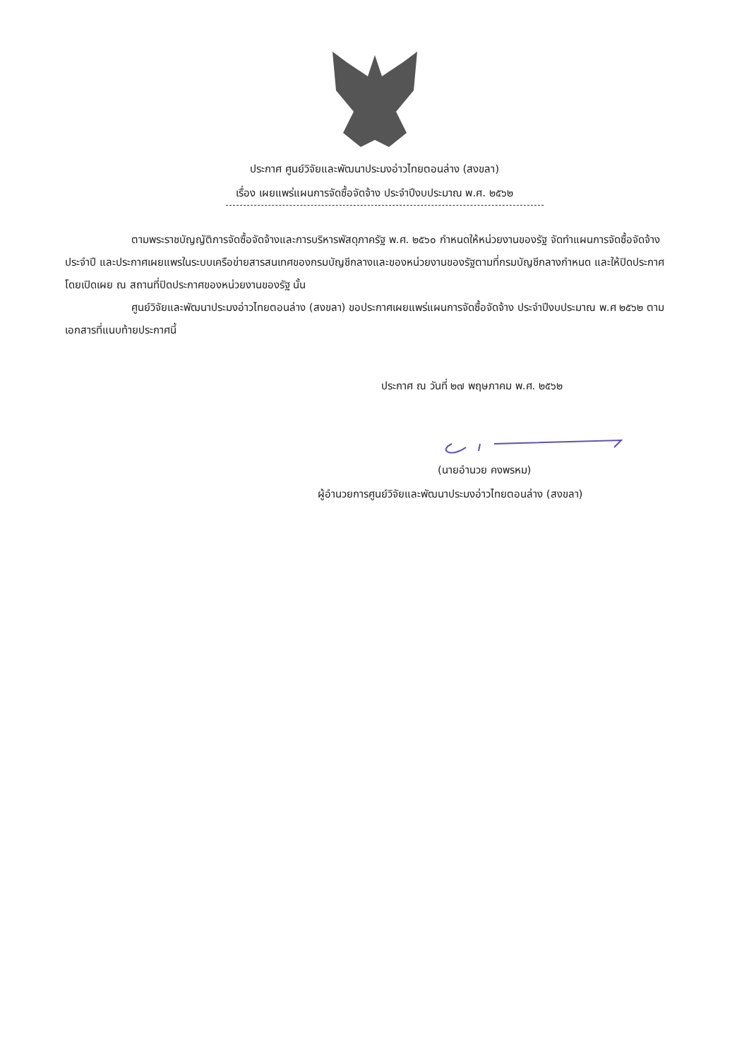ประกาศ ศูนย์วิจัยและพัฒนาประมงอ่าวไทยตอนล่าง (สงขลา)
เรื่อง เผยแพร่แผนการจัดซื้อจัดจ้าง ประจำปีงบประมาณ พ.ศ. ๒๕๖๒
ตามพระราชบัญญัติการจัดซื้อจัดจ้างและการบริหารพัสดุภาครัฐ พ.ศ. ๒๕๖๐ กำหนดให้หน่วยงานของรัฐ จัดทำแผนการจัดซื้อจัดจ้างประจำปี และประกาศเผยแพรในระบบเครือข่ายสารสนเทศของกรมบัญชีกลางและของหน่วยงานของรัฐตามที่กรมบัญชีกลางกำหนด และให้ปิดประกาศโดยเปิดเผย ณ สถานที่ปิดประกาศของหน่วยงานของรัฐ นั้น
ศูนย์วิจัยและพัฒนาประมงอ่าวไทยตอนล่าง (สงขลา) ขอประกาศเผยแพร่แผนการจัดซื้อจัดจ้าง ประจำปีงบประมาณ พ.ศ ๒๕๖๒ ตามเอกสารที่แนบท้ายประกาศนี้
ประกาศ ณ วันที่ ๒๗ พฤษภาคม พ.ศ. ๒๕๖๒
(นายอำนวย คงพรหม)
ผู้อำนวยการศูนย์วิจัยและพัฒนาประมงอ่าวไทยตอนล่าง (สงขลา)